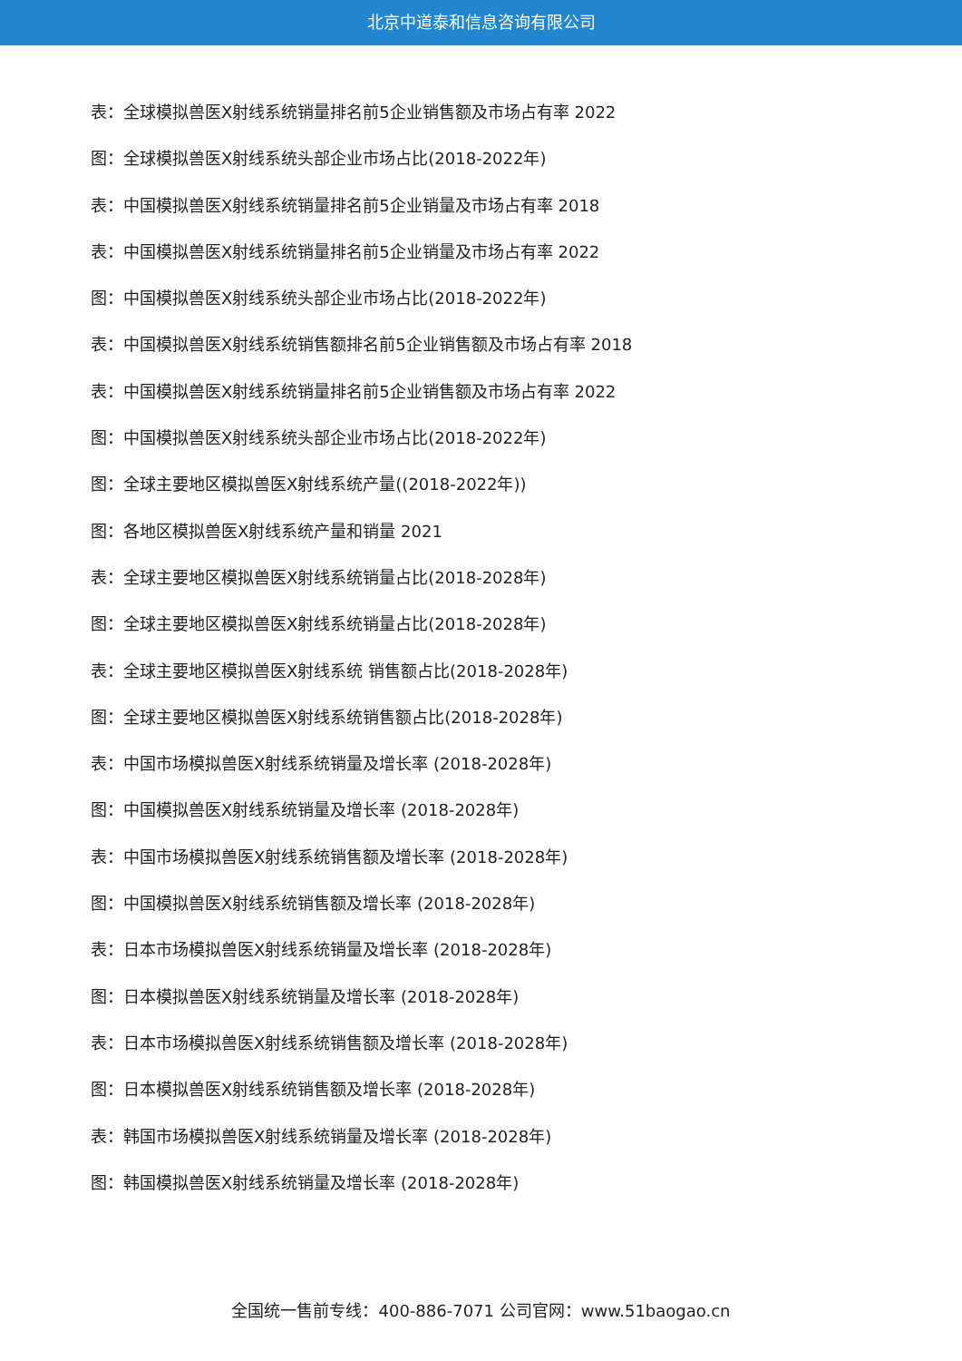北京中道泰和信息咨询有限公司
表：全球模拟兽医X射线系统销量排名前5企业销售额及市场占有率 2022
图：全球模拟兽医X射线系统头部企业市场占比(2018-2022年)
表：中国模拟兽医X射线系统销量排名前5企业销量及市场占有率 2018
表：中国模拟兽医X射线系统销量排名前5企业销量及市场占有率 2022
图：中国模拟兽医X射线系统头部企业市场占比(2018-2022年)
表：中国模拟兽医X射线系统销售额排名前5企业销售额及市场占有率 2018
表：中国模拟兽医X射线系统销量排名前5企业销售额及市场占有率 2022
图：中国模拟兽医X射线系统头部企业市场占比(2018-2022年)
图：全球主要地区模拟兽医X射线系统产量((2018-2022年))
图：各地区模拟兽医X射线系统产量和销量 2021
表：全球主要地区模拟兽医X射线系统销量占比(2018-2028年)
图：全球主要地区模拟兽医X射线系统销量占比(2018-2028年)
表：全球主要地区模拟兽医X射线系统 销售额占比(2018-2028年)
图：全球主要地区模拟兽医X射线系统销售额占比(2018-2028年)
表：中国市场模拟兽医X射线系统销量及增长率 (2018-2028年)
图：中国模拟兽医X射线系统销量及增长率 (2018-2028年)
表：中国市场模拟兽医X射线系统销售额及增长率 (2018-2028年)
图：中国模拟兽医X射线系统销售额及增长率 (2018-2028年)
表：日本市场模拟兽医X射线系统销量及增长率 (2018-2028年)
图：日本模拟兽医X射线系统销量及增长率 (2018-2028年)
表：日本市场模拟兽医X射线系统销售额及增长率 (2018-2028年)
图：日本模拟兽医X射线系统销售额及增长率 (2018-2028年)
表：韩国市场模拟兽医X射线系统销量及增长率 (2018-2028年)
图：韩国模拟兽医X射线系统销量及增长率 (2018-2028年)
全国统一售前专线：400-886-7071 公司官网：www.51baogao.cn